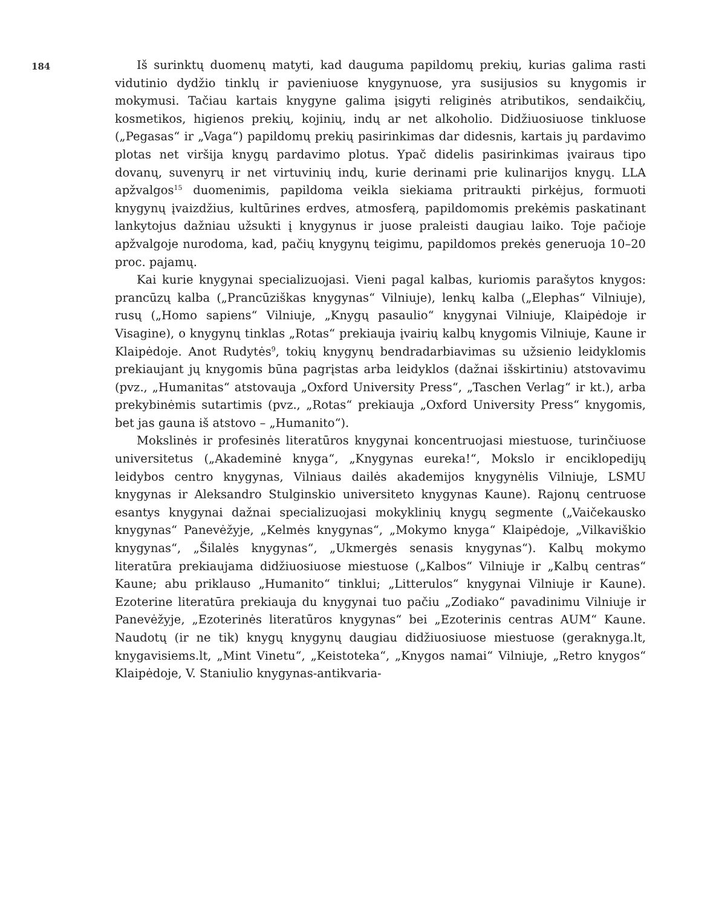184
Iš surinktų duomenų matyti, kad dauguma papildomų prekių, kurias galima rasti vidutinio dydžio tinklų ir pavieniuose knygynuose, yra susijusios su knygomis ir mokymusi. Tačiau kartais knygyne galima įsigyti religinės atributikos, sendaikčių, kosmetikos, higienos prekių, kojinių, indų ar net alkoholio. Didžiuosiuose tinkluose („Pegasas“ ir „Vaga“) papildomų prekių pasirinkimas dar didesnis, kartais jų pardavimo plotas net viršija knygų pardavimo plotus. Ypač didelis pasirinkimas įvairaus tipo dovanų, suvenyrų ir net virtuvinių indų, kurie derinami prie kulinarijos knygų. LLA apžvalgos<sup>15</sup> duomenimis, papildoma veikla siekiama pritraukti pirkėjus, formuoti knygynų įvaizdžius, kultūrines erdves, atmosferą, papildomomis prekėmis paskatinant lankytojus dažniau užsukti į knygynus ir juose praleisti daugiau laiko. Toje pačioje apžvalgoje nurodoma, kad, pačių knygynų teigimu, papildomos prekės generuoja 10–20 proc. pajamų.
Kai kurie knygynai specializuojasi. Vieni pagal kalbas, kuriomis parašytos knygos: prancūzų kalba („Prancūziškas knygynas“ Vilniuje), lenkų kalba („Elephas“ Vilniuje), rusų („Homo sapiens“ Vilniuje, „Knygų pasaulio“ knygynai Vilniuje, Klaipėdoje ir Visagine), o knygynų tinklas „Rotas“ prekiauja įvairių kalbų knygomis Vilniuje, Kaune ir Klaipėdoje. Anot Rudytės<sup>9</sup>, tokių knygynų bendradarbiavimas su užsienio leidyklomis prekiaujant jų knygomis būna pagrįstas arba leidyklos (dažnai išskirtiniu) atstovavimu (pvz., „Humanitas“ atstovauja „Oxford University Press“, „Taschen Verlag“ ir kt.), arba prekybinėmis sutartimis (pvz., „Rotas“ prekiauja „Oxford University Press“ knygomis, bet jas gauna iš atstovo – „Humanito“).
Mokslinės ir profesinės literatūros knygynai koncentruojasi miestuose, turinčiuose universitetus („Akademinė knyga“, „Knygynas eureka!“, Mokslo ir enciklopedijų leidybos centro knygynas, Vilniaus dailės akademijos knygynėlis Vilniuje, LSMU knygynas ir Aleksandro Stulginskio universiteto knygynas Kaune). Rajonų centruose esantys knygynai dažnai specializuojasi mokyklinių knygų segmente („Vaičekausko knygynas“ Panevėžyje, „Kelmės knygynas“, „Mokymo knyga“ Klaipėdoje, „Vilkaviškio knygynas“, „Šilalės knygynas“, „Ukmergės senasis knygynas“). Kalbų mokymo literatūra prekiaujama didžiuosiuose miestuose („Kalbos“ Vilniuje ir „Kalbų centras“ Kaune; abu priklauso „Humanito“ tinklui; „Litterulos“ knygynai Vilniuje ir Kaune). Ezoterine literatūra prekiauja du knygynai tuo pačiu „Zodiako“ pavadinimu Vilniuje ir Panevėžyje, „Ezoterinės literatūros knygynas“ bei „Ezoterinis centras AUM“ Kaune. Naudotų (ir ne tik) knygų knygynų daugiau didžiuosiuose miestuose (geraknyga.lt, knygavisiems.lt, „Mint Vinetu“, „Keistoteka“, „Knygos namai“ Vilniuje, „Retro knygos“ Klaipėdoje, V. Staniulio knygynas-antikvaria-